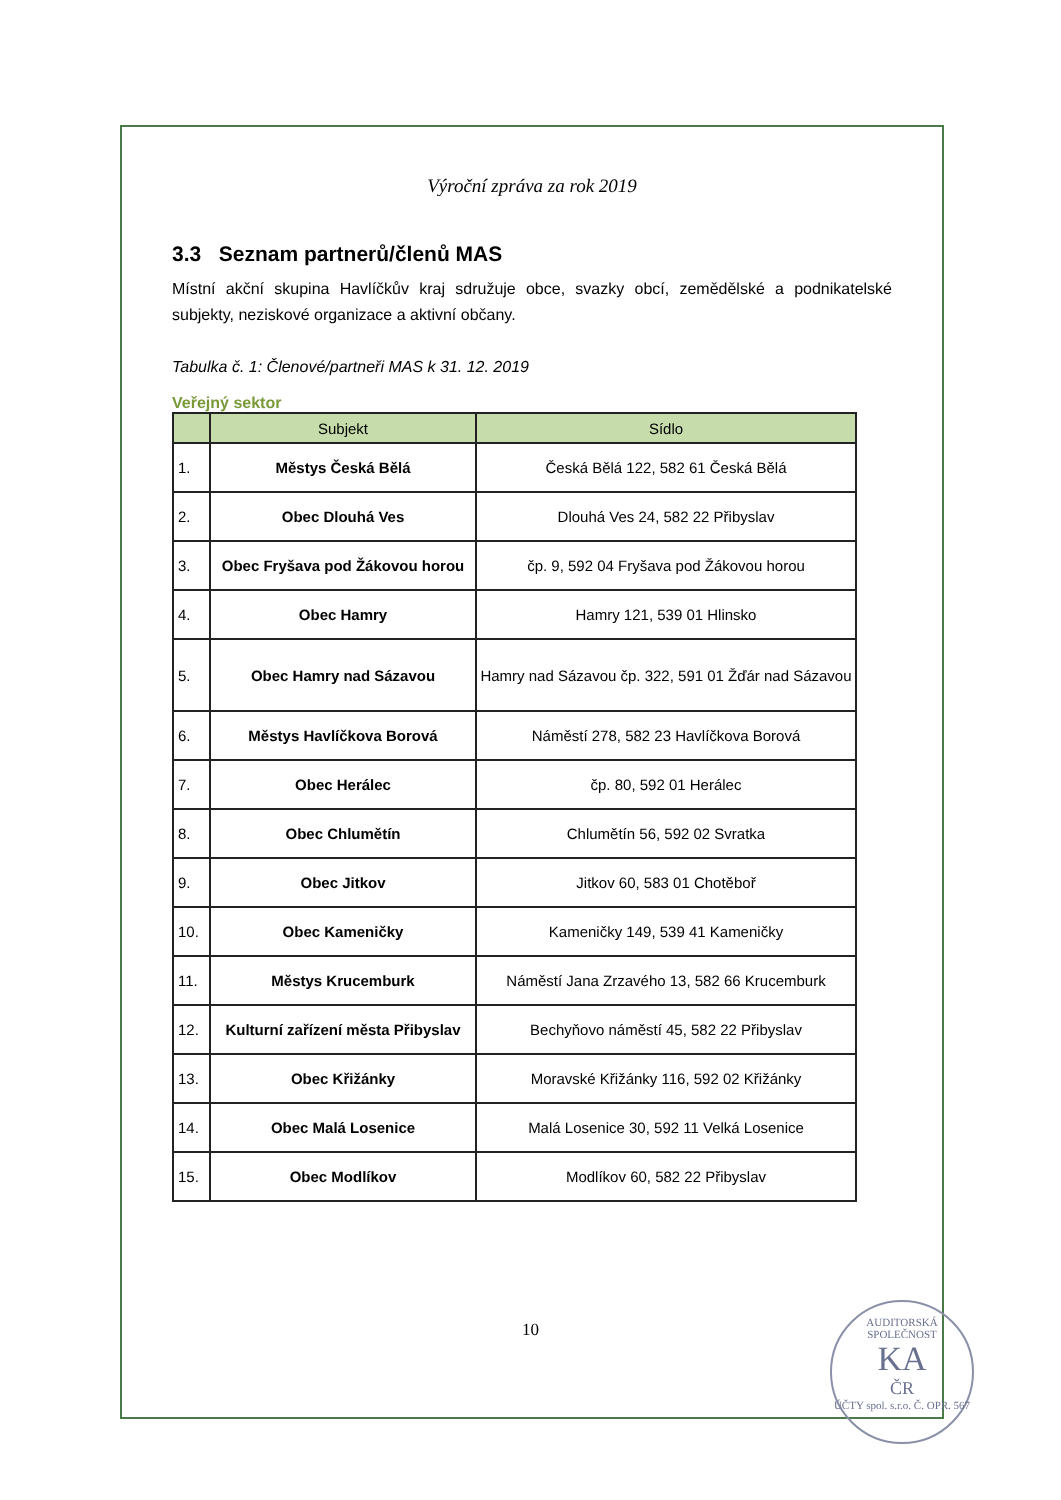Výroční zpráva za rok 2019
3.3 Seznam partnerů/členů MAS
Místní akční skupina Havlíčkův kraj sdružuje obce, svazky obcí, zemědělské a podnikatelské subjekty, neziskové organizace a aktivní občany.
Tabulka č. 1: Členové/partneři MAS k 31. 12. 2019
Veřejný sektor
| | Subjekt | Sídlo |
| --- | --- | --- |
| 1. | Městys Česká Bělá | Česká Bělá 122, 582 61 Česká Bělá |
| 2. | Obec Dlouhá Ves | Dlouhá Ves 24, 582 22 Přibyslav |
| 3. | Obec Fryšava pod Žákovou horou | čp. 9, 592 04 Fryšava pod Žákovou horou |
| 4. | Obec Hamry | Hamry 121, 539 01 Hlinsko |
| 5. | Obec Hamry nad Sázavou | Hamry nad Sázavou čp. 322, 591 01 Žďár nad Sázavou |
| 6. | Městys Havlíčkova Borová | Náměstí 278, 582 23 Havlíčkova Borová |
| 7. | Obec Herálec | čp. 80, 592 01 Herálec |
| 8. | Obec Chlumětín | Chlumětín 56, 592 02 Svratka |
| 9. | Obec Jitkov | Jitkov 60, 583 01 Chotěboř |
| 10. | Obec Kameničky | Kameničky 149, 539 41 Kameničky |
| 11. | Městys Krucemburk | Náměstí Jana Zrzavého 13, 582 66 Krucemburk |
| 12. | Kulturní zařízení města Přibyslav | Bechyňovo náměstí 45, 582 22 Přibyslav |
| 13. | Obec Křižánky | Moravské Křižánky 116, 592 02 Křižánky |
| 14. | Obec Malá Losenice | Malá Losenice 30, 592 11 Velká Losenice |
| 15. | Obec Modlíkov | Modlíkov 60, 582 22 Přibyslav |
10
AUDITORSKÁ SPOLEČNOST
KA
ČR
ÚČTY spol. s.r.o. Č. OPR. 567